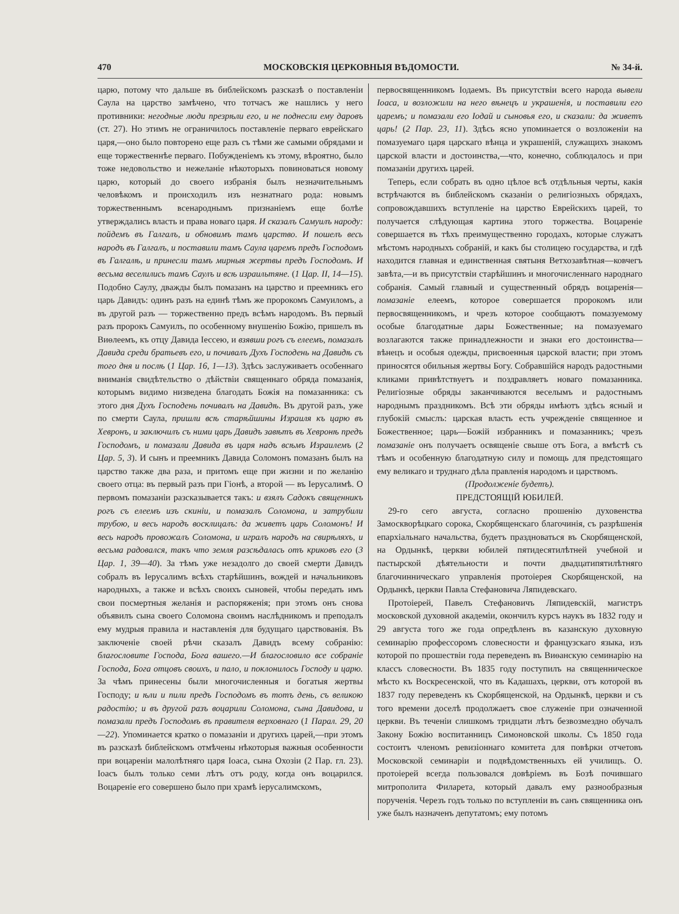470 МОСКОВСКІЯ ЦЕРКОВНЫЯ ВѢДОМОСТИ. № 34-й.
царю, потому что дальше въ библейскомъ разсказѣ о поставленіи Саула на царство замѣчено, что тотчасъ же нашлись у него противники: негодные люди презрѣли его, и не поднесли ему даровъ (ст. 27). Но этимъ не ограничилось поставленіе перваго еврейскаго царя,—оно было повторено еще разъ съ тѣми же самыми обрядами и еще торжественнѣе перваго. Побужденіемъ къ этому, вѣроятно, было тоже недовольство и нежеланіе нѣкоторыхъ повиноваться новому царю, который до своего избранія былъ незначительнымъ человѣкомъ и происходилъ изъ незнатнаго рода: новымъ торжественнымъ всенароднымъ признаніемъ еще болѣе утверждались власть и права новаго царя. И сказалъ Самуилъ народу: пойдемъ въ Галгалъ, и обновимъ тамъ царство. И пошелъ весь народъ въ Галгалъ, и поставили тамъ Саула царемъ предъ Господомъ въ Галгалѣ, и принесли тамъ мирныя жертвы предъ Господомъ. И весьма веселились тамъ Саулъ и всѣ израильтяне. (1 Цар. II, 14—15). Подобно Саулу, дважды былъ помазанъ на царство и преемникъ его царь Давидъ: одинъ разъ на единѣ тѣмъ же пророкомъ Самуиломъ, а въ другой разъ — торжественно предъ всѣмъ народомъ. Въ первый разъ пророкъ Самуилъ, по особенному внушенію Божію, пришелъ въ Виѳлеемъ, къ отцу Давида Іессею, и взявши рогъ съ елеемъ, помазалъ Давида среди братьевъ его, и почивалъ Духъ Господень на Давидѣ съ того дня и послѣ (1 Цар. 16, 1—13). Здѣсь заслуживаетъ особеннаго вниманія свидѣтельство о дѣйствіи священнаго обряда помазанія, которымъ видимо низведена благодать Божія на помазанника: съ этого дня Духъ Господень почивалъ на Давидѣ. Въ другой разъ, уже по смерти Саула, пришли всѣ старѣйшины Израиля къ царю въ Хевронъ, и заключилъ съ ними царь Давидъ завѣтъ въ Хевронѣ предъ Господомъ, и помазали Давида въ царя надъ всѣмъ Израилемъ (2 Цар. 5, 3). И сынъ и преемникъ Давида Соломонъ помазанъ былъ на царство также два раза, и притомъ еще при жизни и по желанію своего отца: въ первый разъ при Гіонѣ, а второй — въ Іерусалимѣ. О первомъ помазаніи разсказывается такъ: и взялъ Садокъ священникъ рогъ съ елеемъ изъ скиніи, и помазалъ Соломона, и затрубили трубою, и весь народъ восклицалъ: да живетъ царь Соломонъ! И весь народъ провожалъ Соломона, и игралъ народъ на свирѣляхъ, и весьма радовался, такъ что земля разсѣдалась отъ криковъ его (3 Цар. 1, 39—40). За тѣмъ уже незадолго до своей смерти Давидъ собралъ въ Іерусалимъ всѣхъ старѣйшинъ, вождей и начальниковъ народныхъ, а также и всѣхъ своихъ сыновей, чтобы передать имъ свои посмертныя желанія и распоряженія; при этомъ онъ снова объявилъ сына своего Соломона своимъ наслѣдникомъ и преподалъ ему мудрыя правила и наставленія для будущаго царствованія. Въ заключеніе своей рѣчи сказалъ Давидъ всему собранію: благословите Господа, Бога вашего.—И благословило все собраніе Господа, Бога отцовъ своихъ, и пало, и поклонилось Господу и царю. За чѣмъ принесены были многочисленныя и богатыя жертвы Господу; и ѣли и пили предъ Господомъ въ тотъ день, съ великою радостію; и въ другой разъ воцарили Соломона, сына Давидова, и помазали предъ Господомъ въ правителя верховнаго (1 Парал. 29, 20—22). Упоминается кратко о помазаніи и другихъ царей,—при этомъ въ разсказѣ библейскомъ отмѣчены нѣкоторыя важныя особенности при воцареніи малолѣтняго царя Іоаса, сына Охозіи (2 Пар. гл. 23). Іоасъ былъ только семи лѣтъ отъ роду, когда онъ воцарился. Воцареніе его совершено было при храмѣ іерусалимскомъ,
первосвященникомъ Іодаемъ. Въ присутствіи всего народа вывели Іоаса, и возложили на него вѣнецъ и украшенія, и поставили его царемъ; и помазали его Іодай и сыновья его, и сказали: да живетъ царь! (2 Пар. 23, 11). Здѣсь ясно упоминается о возложеніи на помазуемаго царя царскаго вѣнца и украшеній, служащихъ знакомъ царской власти и достоинства,—что, конечно, соблюдалось и при помазаніи другихъ царей.
Теперь, если собрать въ одно цѣлое всѣ отдѣльныя черты, какія встрѣчаются въ библейскомъ сказаніи о религіозныхъ обрядахъ, сопровождавшихъ вступленіе на царство Еврейскихъ царей, то получается слѣдующая картина этого торжества. Воцареніе совершается въ тѣхъ преимущественно городахъ, которые служатъ мѣстомъ народныхъ собраній, и какъ бы столицею государства, и гдѣ находится главная и единственная святыня Ветхозавѣтная—ковчегъ завѣта,—и въ присутствіи старѣйшинъ и многочисленнаго народнаго собранія. Самый главный и существенный обрядъ воцаренія—помазаніе елеемъ, которое совершается пророкомъ или первосвященникомъ, и чрезъ которое сообщаютъ помазуемому особые благодатные дары Божественные; на помазуемаго возлагаются также принадлежности и знаки его достоинства—вѣнецъ и особыя одежды, присвоенныя царской власти; при этомъ приносятся обильныя жертвы Богу. Собравшійся народъ радостными кликами привѣтствуетъ и поздравляетъ новаго помазанника. Религіозные обряды заканчиваются веселымъ и радостнымъ народнымъ праздникомъ. Всѣ эти обряды имѣютъ здѣсь ясный и глубокій смыслъ: царская власть есть учрежденіе священное и Божественное; царь—Божій избранникъ и помазанникъ; чрезъ помазаніе онъ получаетъ освященіе свыше отъ Бога, а вмѣстѣ съ тѣмъ и особенную благодатную силу и помощь для предстоящаго ему великаго и труднаго дѣла правленія народомъ и царствомъ.
(Продолженіе будетъ).
ПРЕДСТОЯЩІЙ ЮБИЛЕЙ.
29-го сего августа, согласно прошенію духовенства Замоскворѣцкаго сорока, Скорбященскаго благочинія, съ разрѣшенія епархіальнаго начальства, будетъ праздноваться въ Скорбященской, на Ордынкѣ, церкви юбилей пятидесятилѣтней учебной и пастырской дѣятельности и почти двадцатипятилѣтняго благочинническаго управленія протоіерея Скорбященской, на Ордынкѣ, церкви Павла Стефановича Ляпидевскаго.
Протоіерей, Павелъ Стефановичъ Ляпидевскій, магистръ московской духовной академіи, окончилъ курсъ наукъ въ 1832 году и 29 августа того же года опредѣленъ въ казанскую духовную семинарію профессоромъ словесности и французскаго языка, изъ которой по прошествіи года переведенъ въ Виѳанскую семинарію на классъ словесности. Въ 1835 году поступилъ на священническое мѣсто къ Воскресенской, что въ Кадашахъ, церкви, отъ которой въ 1837 году переведенъ къ Скорбященской, на Ордынкѣ, церкви и съ того времени доселѣ продолжаетъ свое служеніе при означенной церкви. Въ теченіи слишкомъ тридцати лѣтъ безвозмездно обучалъ Закону Божію воспитанницъ Симоновской школы. Съ 1850 года состоитъ членомъ ревизіоннаго комитета для повѣрки отчетовъ Московской семинаріи и подвѣдомственныхъ ей училищъ. О. протоіерей всегда пользовался довѣріемъ въ Бозѣ почившаго митрополита Филарета, который давалъ ему разнообразныя порученія. Черезъ годъ только по вступленіи въ санъ священника онъ уже былъ назначенъ депутатомъ; ему потомъ